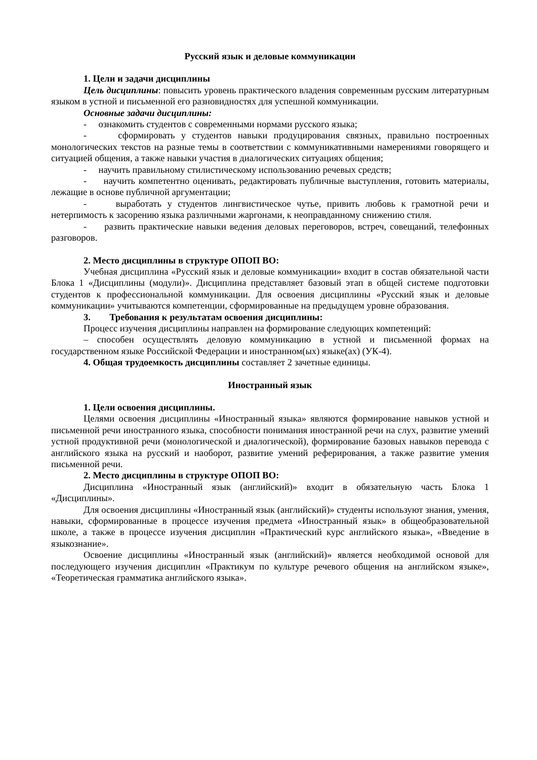Русский язык и деловые коммуникации
1. Цели и задачи дисциплины
Цель дисциплины: повысить уровень практического владения современным русским литературным языком в устной и письменной его разновидностях для успешной коммуникации.
Основные задачи дисциплины:
- ознакомить студентов с современными нормами русского языка;
- сформировать у студентов навыки продуцирования связных, правильно построенных монологических текстов на разные темы в соответствии с коммуникативными намерениями говорящего и ситуацией общения, а также навыки участия в диалогических ситуациях общения;
- научить правильному стилистическому использованию речевых средств;
- научить компетентно оценивать, редактировать публичные выступления, готовить материалы, лежащие в основе публичной аргументации;
- выработать у студентов лингвистическое чутье, привить любовь к грамотной речи и нетерпимость к засорению языка различными жаргонами, к неоправданному снижению стиля.
- развить практические навыки ведения деловых переговоров, встреч, совещаний, телефонных разговоров.
2. Место дисциплины в структуре ОПОП ВО:
Учебная дисциплина «Русский язык и деловые коммуникации» входит в состав обязательной части Блока 1 «Дисциплины (модули)». Дисциплина представляет базовый этап в общей системе подготовки студентов к профессиональной коммуникации. Для освоения дисциплины «Русский язык и деловые коммуникации» учитываются компетенции, сформированные на предыдущем уровне образования.
3. Требования к результатам освоения дисциплины:
Процесс изучения дисциплины направлен на формирование следующих компетенций:
– способен осуществлять деловую коммуникацию в устной и письменной формах на государственном языке Российской Федерации и иностранном(ых) языке(ах) (УК-4).
4. Общая трудоемкость дисциплины составляет 2 зачетные единицы.
Иностранный язык
1. Цели освоения дисциплины.
Целями освоения дисциплины «Иностранный языка» являются формирование навыков устной и письменной речи иностранного языка, способности понимания иностранной речи на слух, развитие умений устной продуктивной речи (монологической и диалогической), формирование базовых навыков перевода с английского языка на русский и наоборот, развитие умений реферирования, а также развитие умения письменной речи.
2. Место дисциплины в структуре ОПОП ВО:
Дисциплина «Иностранный язык (английский)» входит в обязательную часть Блока 1 «Дисциплины».
Для освоения дисциплины «Иностранный язык (английский)» студенты используют знания, умения, навыки, сформированные в процессе изучения предмета «Иностранный язык» в общеобразовательной школе, а также в процессе изучения дисциплин «Практический курс английского языка», «Введение в языкознание».
Освоение дисциплины «Иностранный язык (английский)» является необходимой основой для последующего изучения дисциплин «Практикум по культуре речевого общения на английском языке», «Теоретическая грамматика английского языка».